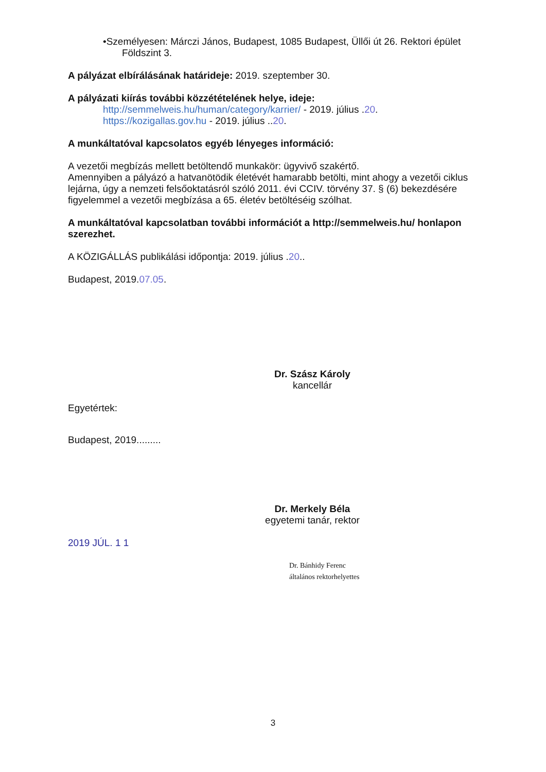•Személyesen: Márczi János, Budapest, 1085 Budapest, Üllői út 26. Rektori épület
Földszint 3.
A pályázat elbírálásának határideje: 2019. szeptember 30.
A pályázati kiírás további közzétételének helye, ideje:
http://semmelweis.hu/human/category/karrier/ - 2019. július .20.
https://kozigallas.gov.hu - 2019. július ..20.
A munkáltatóval kapcsolatos egyéb lényeges információ:
A vezetői megbízás mellett betöltendő munkakör: ügyvivő szakértő.
Amennyiben a pályázó a hatvanötödik életévét hamarabb betölti, mint ahogy a vezetői ciklus lejárna, úgy a nemzeti felsőoktatásról szóló 2011. évi CCIV. törvény 37. § (6) bekezdésére figyelemmel a vezetői megbízása a 65. életév betöltéséig szólhat.
A munkáltatóval kapcsolatban további információt a http://semmelweis.hu/ honlapon szerezhet.
A KÖZIGÁLLÁS publikálási időpontja: 2019. július .20..
Budapest, 2019.07.05.
Dr. Szász Károly
kancellár
Egyetértek:
Budapest, 2019.........
Dr. Merkely Béla
egyetemi tanár, rektor
2019 JÚL. 1 1
Dr. Bánhidy Ferenc
általános rektorhelyettes
3